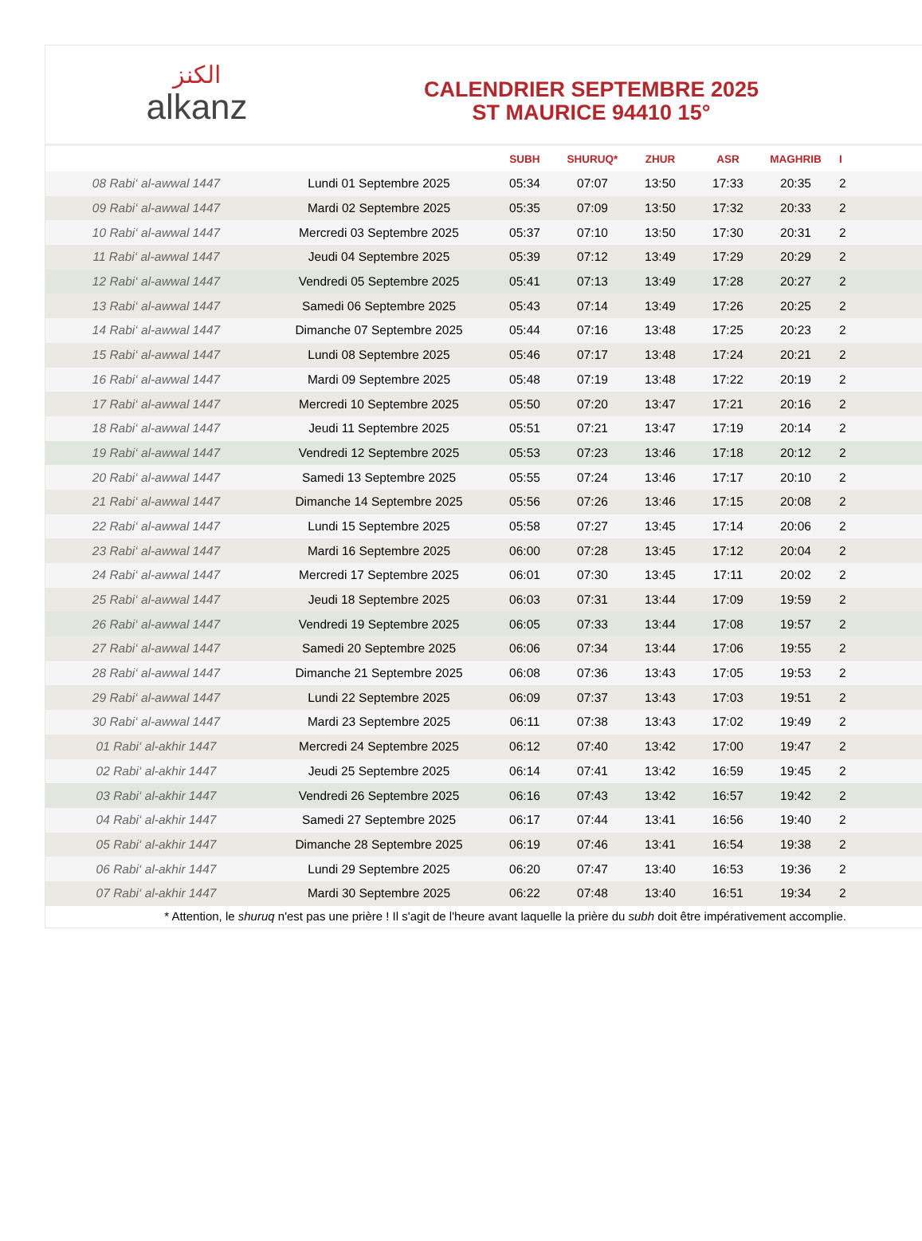الكنز
alkanz
CALENDRIER SEPTEMBRE 2025
ST MAURICE 94410 15°
| | | SUBH | SHURUQ* | ZHUR | ASR | MAGHRIB | I |
| --- | --- | --- | --- | --- | --- | --- | --- |
| 08 Rabi‘ al-awwal 1447 | Lundi 01 Septembre 2025 | 05:34 | 07:07 | 13:50 | 17:33 | 20:35 | 2 |
| 09 Rabi‘ al-awwal 1447 | Mardi 02 Septembre 2025 | 05:35 | 07:09 | 13:50 | 17:32 | 20:33 | 2 |
| 10 Rabi‘ al-awwal 1447 | Mercredi 03 Septembre 2025 | 05:37 | 07:10 | 13:50 | 17:30 | 20:31 | 2 |
| 11 Rabi‘ al-awwal 1447 | Jeudi 04 Septembre 2025 | 05:39 | 07:12 | 13:49 | 17:29 | 20:29 | 2 |
| 12 Rabi‘ al-awwal 1447 | Vendredi 05 Septembre 2025 | 05:41 | 07:13 | 13:49 | 17:28 | 20:27 | 2 |
| 13 Rabi‘ al-awwal 1447 | Samedi 06 Septembre 2025 | 05:43 | 07:14 | 13:49 | 17:26 | 20:25 | 2 |
| 14 Rabi‘ al-awwal 1447 | Dimanche 07 Septembre 2025 | 05:44 | 07:16 | 13:48 | 17:25 | 20:23 | 2 |
| 15 Rabi‘ al-awwal 1447 | Lundi 08 Septembre 2025 | 05:46 | 07:17 | 13:48 | 17:24 | 20:21 | 2 |
| 16 Rabi‘ al-awwal 1447 | Mardi 09 Septembre 2025 | 05:48 | 07:19 | 13:48 | 17:22 | 20:19 | 2 |
| 17 Rabi‘ al-awwal 1447 | Mercredi 10 Septembre 2025 | 05:50 | 07:20 | 13:47 | 17:21 | 20:16 | 2 |
| 18 Rabi‘ al-awwal 1447 | Jeudi 11 Septembre 2025 | 05:51 | 07:21 | 13:47 | 17:19 | 20:14 | 2 |
| 19 Rabi‘ al-awwal 1447 | Vendredi 12 Septembre 2025 | 05:53 | 07:23 | 13:46 | 17:18 | 20:12 | 2 |
| 20 Rabi‘ al-awwal 1447 | Samedi 13 Septembre 2025 | 05:55 | 07:24 | 13:46 | 17:17 | 20:10 | 2 |
| 21 Rabi‘ al-awwal 1447 | Dimanche 14 Septembre 2025 | 05:56 | 07:26 | 13:46 | 17:15 | 20:08 | 2 |
| 22 Rabi‘ al-awwal 1447 | Lundi 15 Septembre 2025 | 05:58 | 07:27 | 13:45 | 17:14 | 20:06 | 2 |
| 23 Rabi‘ al-awwal 1447 | Mardi 16 Septembre 2025 | 06:00 | 07:28 | 13:45 | 17:12 | 20:04 | 2 |
| 24 Rabi‘ al-awwal 1447 | Mercredi 17 Septembre 2025 | 06:01 | 07:30 | 13:45 | 17:11 | 20:02 | 2 |
| 25 Rabi‘ al-awwal 1447 | Jeudi 18 Septembre 2025 | 06:03 | 07:31 | 13:44 | 17:09 | 19:59 | 2 |
| 26 Rabi‘ al-awwal 1447 | Vendredi 19 Septembre 2025 | 06:05 | 07:33 | 13:44 | 17:08 | 19:57 | 2 |
| 27 Rabi‘ al-awwal 1447 | Samedi 20 Septembre 2025 | 06:06 | 07:34 | 13:44 | 17:06 | 19:55 | 2 |
| 28 Rabi‘ al-awwal 1447 | Dimanche 21 Septembre 2025 | 06:08 | 07:36 | 13:43 | 17:05 | 19:53 | 2 |
| 29 Rabi‘ al-awwal 1447 | Lundi 22 Septembre 2025 | 06:09 | 07:37 | 13:43 | 17:03 | 19:51 | 2 |
| 30 Rabi‘ al-awwal 1447 | Mardi 23 Septembre 2025 | 06:11 | 07:38 | 13:43 | 17:02 | 19:49 | 2 |
| 01 Rabi‘ al-akhir 1447 | Mercredi 24 Septembre 2025 | 06:12 | 07:40 | 13:42 | 17:00 | 19:47 | 2 |
| 02 Rabi‘ al-akhir 1447 | Jeudi 25 Septembre 2025 | 06:14 | 07:41 | 13:42 | 16:59 | 19:45 | 2 |
| 03 Rabi‘ al-akhir 1447 | Vendredi 26 Septembre 2025 | 06:16 | 07:43 | 13:42 | 16:57 | 19:42 | 2 |
| 04 Rabi‘ al-akhir 1447 | Samedi 27 Septembre 2025 | 06:17 | 07:44 | 13:41 | 16:56 | 19:40 | 2 |
| 05 Rabi‘ al-akhir 1447 | Dimanche 28 Septembre 2025 | 06:19 | 07:46 | 13:41 | 16:54 | 19:38 | 2 |
| 06 Rabi‘ al-akhir 1447 | Lundi 29 Septembre 2025 | 06:20 | 07:47 | 13:40 | 16:53 | 19:36 | 2 |
| 07 Rabi‘ al-akhir 1447 | Mardi 30 Septembre 2025 | 06:22 | 07:48 | 13:40 | 16:51 | 19:34 | 2 |
* Attention, le shuruq n'est pas une prière ! Il s'agit de l'heure avant laquelle la prière du subh doit être impérativement accomplie.